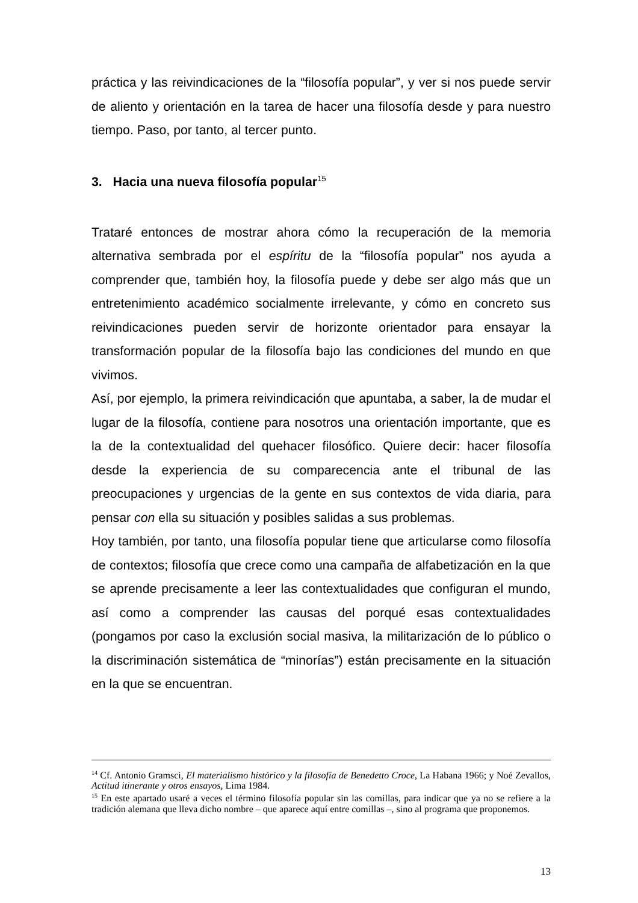práctica y las reivindicaciones de la “filosofía popular”, y ver si nos puede servir de aliento y orientación en la tarea de hacer una filosofía desde y para nuestro tiempo. Paso, por tanto, al tercer punto.
3. Hacia una nueva filosofía popular<sup>15</sup>
Trataré entonces de mostrar ahora cómo la recuperación de la memoria alternativa sembrada por el espíritu de la “filosofía popular” nos ayuda a comprender que, también hoy, la filosofía puede y debe ser algo más que un entretenimiento académico socialmente irrelevante, y cómo en concreto sus reivindicaciones pueden servir de horizonte orientador para ensayar la transformación popular de la filosofía bajo las condiciones del mundo en que vivimos.
Así, por ejemplo, la primera reivindicación que apuntaba, a saber, la de mudar el lugar de la filosofía, contiene para nosotros una orientación importante, que es la de la contextualidad del quehacer filosófico. Quiere decir: hacer filosofía desde la experiencia de su comparecencia ante el tribunal de las preocupaciones y urgencias de la gente en sus contextos de vida diaria, para pensar con ella su situación y posibles salidas a sus problemas.
Hoy también, por tanto, una filosofía popular tiene que articularse como filosofía de contextos; filosofía que crece como una campaña de alfabetización en la que se aprende precisamente a leer las contextualidades que configuran el mundo, así como a comprender las causas del porqué esas contextualidades (pongamos por caso la exclusión social masiva, la militarización de lo público o la discriminación sistemática de “minorías”) están precisamente en la situación en la que se encuentran.
<sup>14</sup> Cf. Antonio Gramsci, El materialismo histórico y la filosofía de Benedetto Croce, La Habana 1966; y Noé Zevallos, Actitud itinerante y otros ensayos, Lima 1984.
<sup>15</sup> En este apartado usaré a veces el término filosofía popular sin las comillas, para indicar que ya no se refiere a la tradición alemana que lleva dicho nombre – que aparece aquí entre comillas –, sino al programa que proponemos.
13